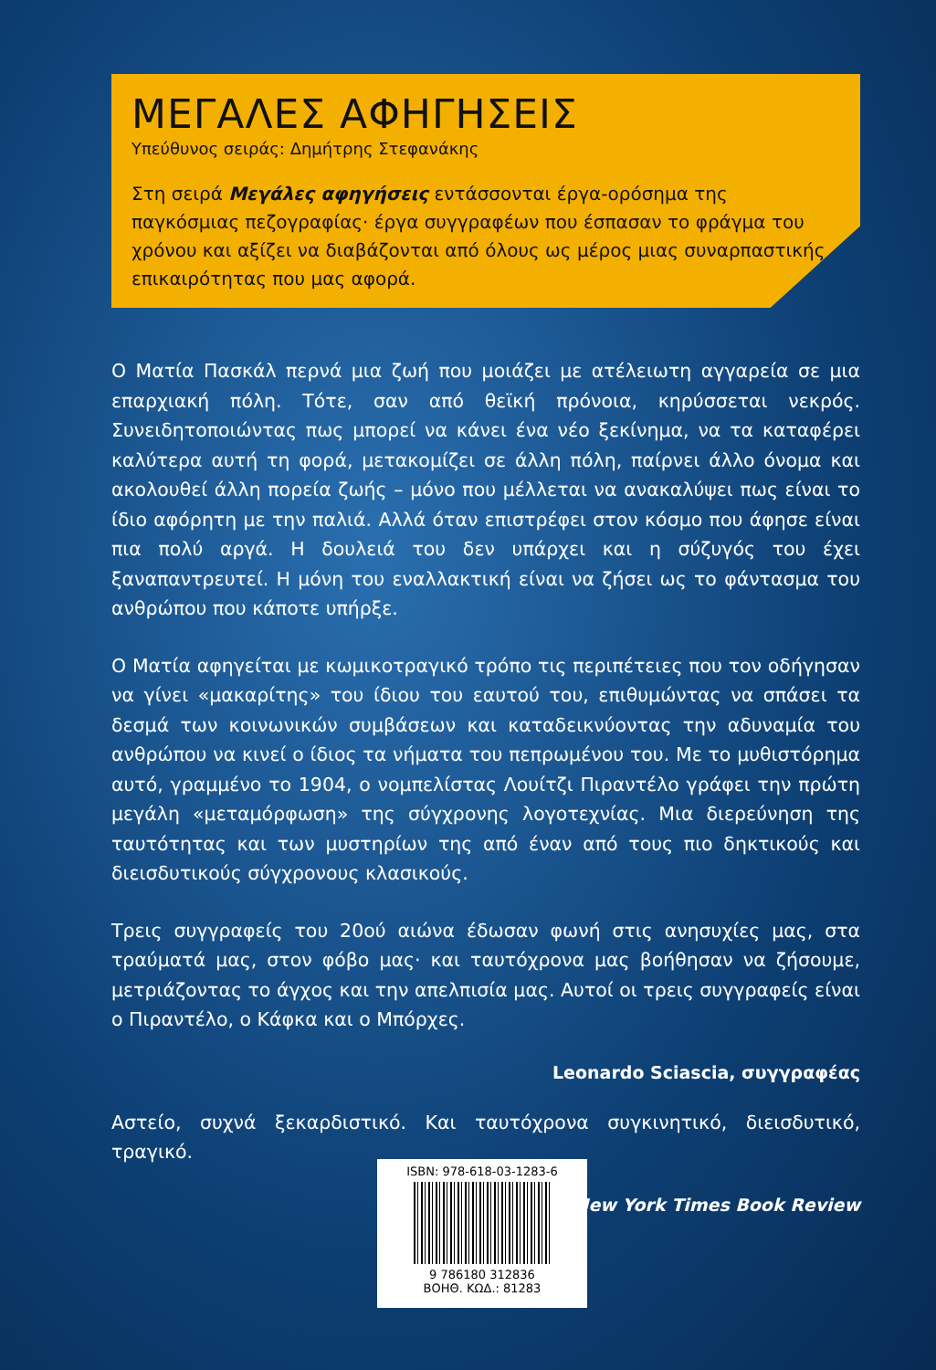ΜΕΓΑΛΕΣ ΑΦΗΓΗΣΕΙΣ
Υπεύθυνος σειράς: Δημήτρης Στεφανάκης
Στη σειρά Μεγάλες αφηγήσεις εντάσσονται έργα-ορόσημα της παγκόσμιας πεζογραφίας· έργα συγγραφέων που έσπασαν το φράγμα του χρόνου και αξίζει να διαβάζονται από όλους ως μέρος μιας συναρπαστικής επικαιρότητας που μας αφορά.
Ο Ματία Πασκάλ περνά μια ζωή που μοιάζει με ατέλειωτη αγγαρεία σε μια επαρχιακή πόλη. Τότε, σαν από θεϊκή πρόνοια, κηρύσσεται νεκρός. Συνειδητοποιώντας πως μπορεί να κάνει ένα νέο ξεκίνημα, να τα καταφέρει καλύτερα αυτή τη φορά, μετακομίζει σε άλλη πόλη, παίρνει άλλο όνομα και ακολουθεί άλλη πορεία ζωής – μόνο που μέλλεται να ανακαλύψει πως είναι το ίδιο αφόρητη με την παλιά. Αλλά όταν επιστρέφει στον κόσμο που άφησε είναι πια πολύ αργά. Η δουλειά του δεν υπάρχει και η σύζυγός του έχει ξαναπαντρευτεί. Η μόνη του εναλλακτική είναι να ζήσει ως το φάντασμα του ανθρώπου που κάποτε υπήρξε.
Ο Ματία αφηγείται με κωμικοτραγικό τρόπο τις περιπέτειες που τον οδήγησαν να γίνει «μακαρίτης» του ίδιου του εαυτού του, επιθυμώντας να σπάσει τα δεσμά των κοινωνικών συμβάσεων και καταδεικνύοντας την αδυναμία του ανθρώπου να κινεί ο ίδιος τα νήματα του πεπρωμένου του. Με το μυθιστόρημα αυτό, γραμμένο το 1904, ο νομπελίστας Λουίτζι Πιραντέλο γράφει την πρώτη μεγάλη «μεταμόρφωση» της σύγχρονης λογοτεχνίας. Μια διερεύνηση της ταυτότητας και των μυστηρίων της από έναν από τους πιο δηκτικούς και διεισδυτικούς σύγχρονους κλασικούς.
Τρεις συγγραφείς του 20ού αιώνα έδωσαν φωνή στις ανησυχίες μας, στα τραύματά μας, στον φόβο μας· και ταυτόχρονα μας βοήθησαν να ζήσουμε, μετριάζοντας το άγχος και την απελπισία μας. Αυτοί οι τρεις συγγραφείς είναι ο Πιραντέλο, ο Κάφκα και ο Μπόρχες.
Leonardo Sciascia, συγγραφέας
Αστείο, συχνά ξεκαρδιστικό. Και ταυτόχρονα συγκινητικό, διεισδυτικό, τραγικό.
New York Times Book Review
ISBN: 978-618-03-1283-6
9 786180 312836
ΒΟΗΘ. ΚΩΔ.: 81283